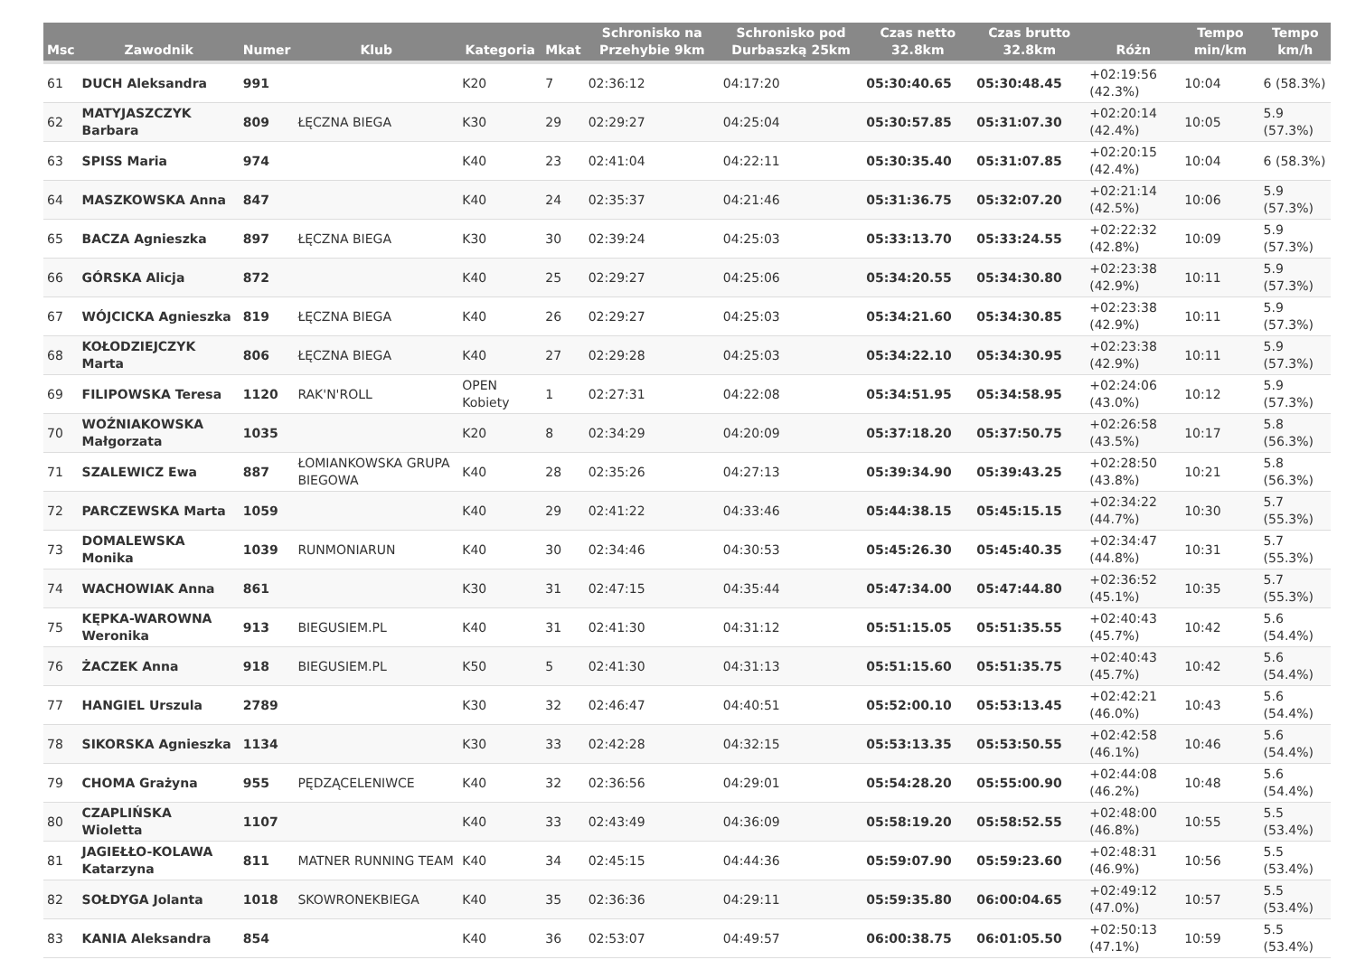| Msc | Zawodnik | Numer | Klub | Kategoria | Mkat | Schronisko na Przehybie 9km | Schronisko pod Durbaszką 25km | Czas netto 32.8km | Czas brutto 32.8km | Różn | Tempo min/km | Tempo km/h |
| --- | --- | --- | --- | --- | --- | --- | --- | --- | --- | --- | --- | --- |
| 61 | DUCH Aleksandra | 991 | | K20 | 7 | 02:36:12 | 04:17:20 | 05:30:40.65 | 05:30:48.45 | +02:19:56 (42.3%) | 10:04 | 6 (58.3%) |
| 62 | MATYJASZCZYK Barbara | 809 | ŁĘCZNA BIEGA | K30 | 29 | 02:29:27 | 04:25:04 | 05:30:57.85 | 05:31:07.30 | +02:20:14 (42.4%) | 10:05 | 5.9 (57.3%) |
| 63 | SPISS Maria | 974 | | K40 | 23 | 02:41:04 | 04:22:11 | 05:30:35.40 | 05:31:07.85 | +02:20:15 (42.4%) | 10:04 | 6 (58.3%) |
| 64 | MASZKOWSKA Anna | 847 | | K40 | 24 | 02:35:37 | 04:21:46 | 05:31:36.75 | 05:32:07.20 | +02:21:14 (42.5%) | 10:06 | 5.9 (57.3%) |
| 65 | BACZA Agnieszka | 897 | ŁĘCZNA BIEGA | K30 | 30 | 02:39:24 | 04:25:03 | 05:33:13.70 | 05:33:24.55 | +02:22:32 (42.8%) | 10:09 | 5.9 (57.3%) |
| 66 | GÓRSKA Alicja | 872 | | K40 | 25 | 02:29:27 | 04:25:06 | 05:34:20.55 | 05:34:30.80 | +02:23:38 (42.9%) | 10:11 | 5.9 (57.3%) |
| 67 | WÓJCICKA Agnieszka | 819 | ŁĘCZNA BIEGA | K40 | 26 | 02:29:27 | 04:25:03 | 05:34:21.60 | 05:34:30.85 | +02:23:38 (42.9%) | 10:11 | 5.9 (57.3%) |
| 68 | KOŁODZIEJCZYK Marta | 806 | ŁĘCZNA BIEGA | K40 | 27 | 02:29:28 | 04:25:03 | 05:34:22.10 | 05:34:30.95 | +02:23:38 (42.9%) | 10:11 | 5.9 (57.3%) |
| 69 | FILIPOWSKA Teresa | 1120 | RAK'N'ROLL | OPEN Kobiety | 1 | 02:27:31 | 04:22:08 | 05:34:51.95 | 05:34:58.95 | +02:24:06 (43.0%) | 10:12 | 5.9 (57.3%) |
| 70 | WOŹNIAKOWSKA Małgorzata | 1035 | | K20 | 8 | 02:34:29 | 04:20:09 | 05:37:18.20 | 05:37:50.75 | +02:26:58 (43.5%) | 10:17 | 5.8 (56.3%) |
| 71 | SZALEWICZ Ewa | 887 | ŁOMIANKOWSKA GRUPA BIEGOWA | K40 | 28 | 02:35:26 | 04:27:13 | 05:39:34.90 | 05:39:43.25 | +02:28:50 (43.8%) | 10:21 | 5.8 (56.3%) |
| 72 | PARCZEWSKA Marta | 1059 | | K40 | 29 | 02:41:22 | 04:33:46 | 05:44:38.15 | 05:45:15.15 | +02:34:22 (44.7%) | 10:30 | 5.7 (55.3%) |
| 73 | DOMALEWSKA Monika | 1039 | RUNMONIARUN | K40 | 30 | 02:34:46 | 04:30:53 | 05:45:26.30 | 05:45:40.35 | +02:34:47 (44.8%) | 10:31 | 5.7 (55.3%) |
| 74 | WACHOWIAK Anna | 861 | | K30 | 31 | 02:47:15 | 04:35:44 | 05:47:34.00 | 05:47:44.80 | +02:36:52 (45.1%) | 10:35 | 5.7 (55.3%) |
| 75 | KĘPKA-WAROWNA Weronika | 913 | BIEGUSIEM.PL | K40 | 31 | 02:41:30 | 04:31:12 | 05:51:15.05 | 05:51:35.55 | +02:40:43 (45.7%) | 10:42 | 5.6 (54.4%) |
| 76 | ŻACZEK Anna | 918 | BIEGUSIEM.PL | K50 | 5 | 02:41:30 | 04:31:13 | 05:51:15.60 | 05:51:35.75 | +02:40:43 (45.7%) | 10:42 | 5.6 (54.4%) |
| 77 | HANGIEL Urszula | 2789 | | K30 | 32 | 02:46:47 | 04:40:51 | 05:52:00.10 | 05:53:13.45 | +02:42:21 (46.0%) | 10:43 | 5.6 (54.4%) |
| 78 | SIKORSKA Agnieszka | 1134 | | K30 | 33 | 02:42:28 | 04:32:15 | 05:53:13.35 | 05:53:50.55 | +02:42:58 (46.1%) | 10:46 | 5.6 (54.4%) |
| 79 | CHOMA Grażyna | 955 | PĘDZĄCELENIWCE | K40 | 32 | 02:36:56 | 04:29:01 | 05:54:28.20 | 05:55:00.90 | +02:44:08 (46.2%) | 10:48 | 5.6 (54.4%) |
| 80 | CZAPLIŃSKA Wioletta | 1107 | | K40 | 33 | 02:43:49 | 04:36:09 | 05:58:19.20 | 05:58:52.55 | +02:48:00 (46.8%) | 10:55 | 5.5 (53.4%) |
| 81 | JAGIEŁŁO-KOLAWA Katarzyna | 811 | MATNER RUNNING TEAM | K40 | 34 | 02:45:15 | 04:44:36 | 05:59:07.90 | 05:59:23.60 | +02:48:31 (46.9%) | 10:56 | 5.5 (53.4%) |
| 82 | SOŁDYGA Jolanta | 1018 | SKOWRONEKBIEGA | K40 | 35 | 02:36:36 | 04:29:11 | 05:59:35.80 | 06:00:04.65 | +02:49:12 (47.0%) | 10:57 | 5.5 (53.4%) |
| 83 | KANIA Aleksandra | 854 | | K40 | 36 | 02:53:07 | 04:49:57 | 06:00:38.75 | 06:01:05.50 | +02:50:13 (47.1%) | 10:59 | 5.5 (53.4%) |